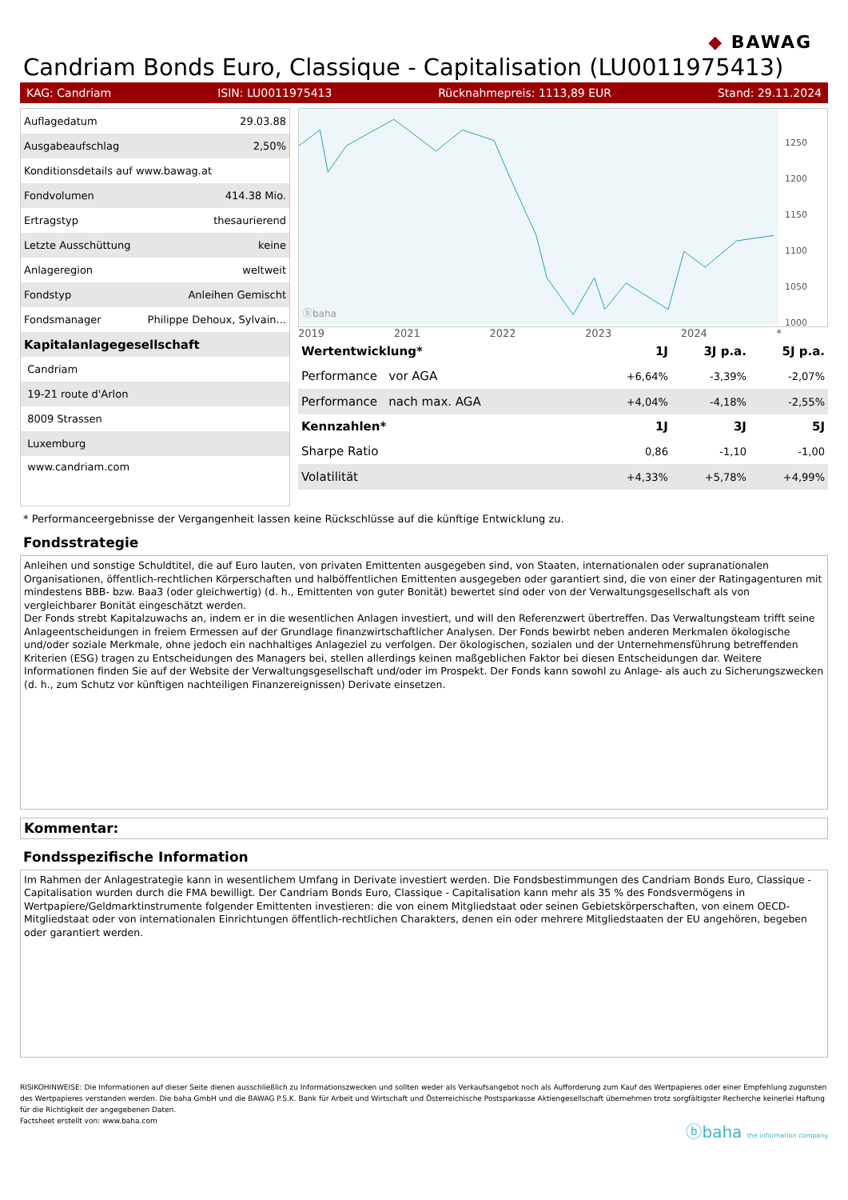◆ BAWAG
Candriam Bonds Euro, Classique - Capitalisation (LU0011975413)
KAG: Candriam ISIN: LU0011975413 Rücknahmepreis: 1113,89 EUR Stand: 29.11.2024
| Auflagedatum | 29.03.88 |
| Ausgabeaufschlag | 2,50% |
| Konditionsdetails auf www.bawag.at | |
| Fondvolumen | 414.38 Mio. |
| Ertragstyp | thesaurierend |
| Letzte Ausschüttung | keine |
| Anlageregion | weltweit |
| Fondstyp | Anleihen Gemischt |
| Fondsmanager | Philippe Dehoux, Sylvain... |
| Kapitalanlagegesellschaft | |
| Candriam | |
| 19-21 route d'Arlon | |
| 8009 Strassen | |
| Luxemburg | |
| www.candriam.com | |
ⓑbaha
1250
1200
1150
1100
1050
1000
2019 2021 2022 2023 2024 *
| Wertentwicklung* | 1J | 3J p.a. | 5J p.a. |
| --- | --- | --- | --- |
| Performance vor AGA | +6,64% | -3,39% | -2,07% |
| Performance nach max. AGA | +4,04% | -4,18% | -2,55% |
| Kennzahlen* | 1J | 3J | 5J |
| Sharpe Ratio | 0,86 | -1,10 | -1,00 |
| Volatilität | +4,33% | +5,78% | +4,99% |
* Performanceergebnisse der Vergangenheit lassen keine Rückschlüsse auf die künftige Entwicklung zu.
Fondsstrategie
Anleihen und sonstige Schuldtitel, die auf Euro lauten, von privaten Emittenten ausgegeben sind, von Staaten, internationalen oder supranationalen Organisationen, öffentlich-rechtlichen Körperschaften und halböffentlichen Emittenten ausgegeben oder garantiert sind, die von einer der Ratingagenturen mit mindestens BBB- bzw. Baa3 (oder gleichwertig) (d. h., Emittenten von guter Bonität) bewertet sind oder von der Verwaltungsgesellschaft als von vergleichbarer Bonität eingeschätzt werden.
Der Fonds strebt Kapitalzuwachs an, indem er in die wesentlichen Anlagen investiert, und will den Referenzwert übertreffen. Das Verwaltungsteam trifft seine Anlageentscheidungen in freiem Ermessen auf der Grundlage finanzwirtschaftlicher Analysen. Der Fonds bewirbt neben anderen Merkmalen ökologische und/oder soziale Merkmale, ohne jedoch ein nachhaltiges Anlageziel zu verfolgen. Der ökologischen, sozialen und der Unternehmensführung betreffenden Kriterien (ESG) tragen zu Entscheidungen des Managers bei, stellen allerdings keinen maßgeblichen Faktor bei diesen Entscheidungen dar. Weitere Informationen finden Sie auf der Website der Verwaltungsgesellschaft und/oder im Prospekt. Der Fonds kann sowohl zu Anlage- als auch zu Sicherungszwecken (d. h., zum Schutz vor künftigen nachteiligen Finanzereignissen) Derivate einsetzen.
Kommentar:
Fondsspezifische Information
Im Rahmen der Anlagestrategie kann in wesentlichem Umfang in Derivate investiert werden. Die Fondsbestimmungen des Candriam Bonds Euro, Classique - Capitalisation wurden durch die FMA bewilligt. Der Candriam Bonds Euro, Classique - Capitalisation kann mehr als 35 % des Fondsvermögens in Wertpapiere/Geldmarktinstrumente folgender Emittenten investieren: die von einem Mitgliedstaat oder seinen Gebietskörperschaften, von einem OECD-Mitgliedstaat oder von internationalen Einrichtungen öffentlich-rechtlichen Charakters, denen ein oder mehrere Mitgliedstaaten der EU angehören, begeben oder garantiert werden.
RISIKOHINWEISE: Die Informationen auf dieser Seite dienen ausschließlich zu Informationszwecken und sollten weder als Verkaufsangebot noch als Aufforderung zum Kauf des Wertpapieres oder einer Empfehlung zugunsten des Wertpapieres verstanden werden. Die baha GmbH und die BAWAG P.S.K. Bank für Arbeit und Wirtschaft und Österreichische Postsparkasse Aktiengesellschaft übernehmen trotz sorgfältigster Recherche keinerlei Haftung für die Richtigkeit der angegebenen Daten.
Factsheet erstellt von: www.baha.com
ⓑbaha the information company